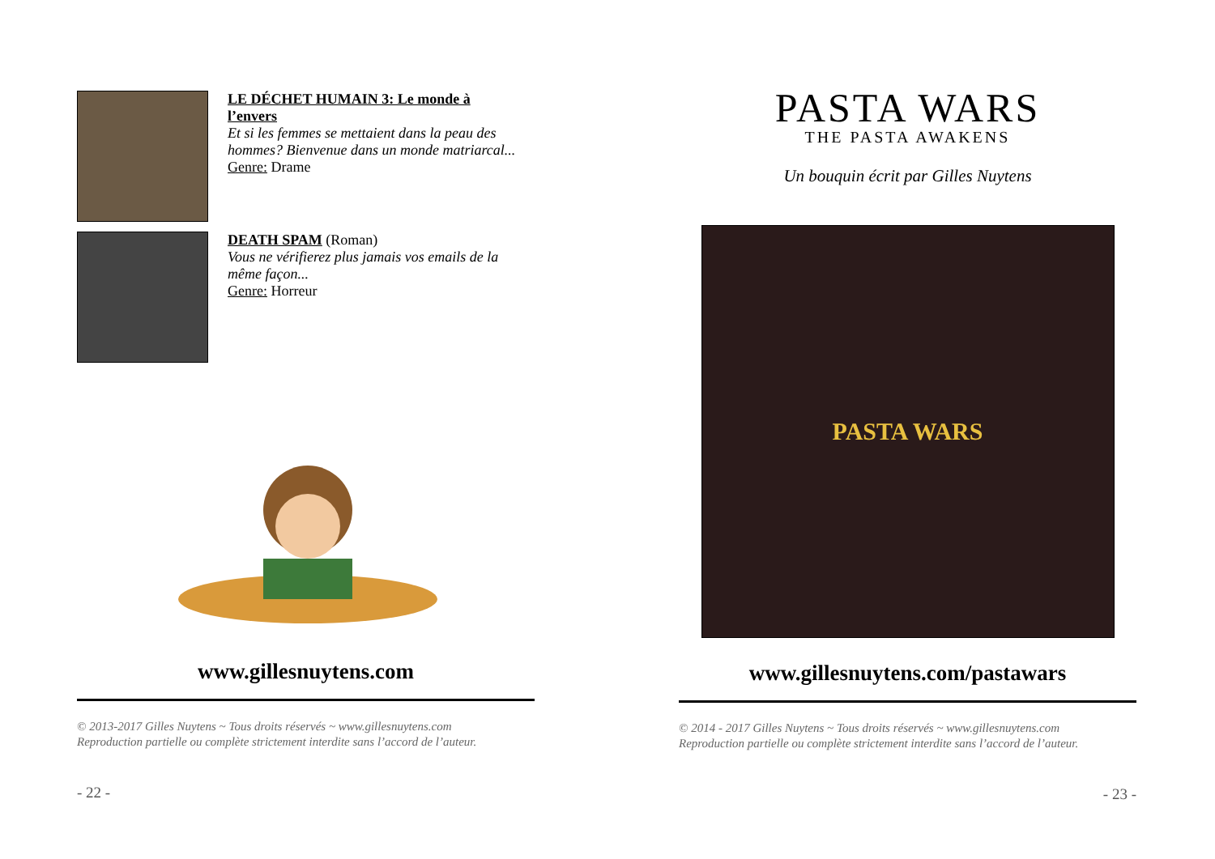LE DÉCHET HUMAIN 3: Le monde à l’envers
Et si les femmes se mettaient dans la peau des hommes? Bienvenue dans un monde matriarcal...
Genre: Drame
DEATH SPAM (Roman)
Vous ne vérifierez plus jamais vos emails de la même façon...
Genre: Horreur
www.gillesnuytens.com
© 2013-2017 Gilles Nuytens ~ Tous droits réservés ~ www.gillesnuytens.com
Reproduction partielle ou complète strictement interdite sans l’accord de l’auteur.
- 22 -
PASTA WARS
THE PASTA AWAKENS
Un bouquin écrit par Gilles Nuytens
PASTA WARS
www.gillesnuytens.com/pastawars
© 2014 - 2017 Gilles Nuytens ~ Tous droits réservés ~ www.gillesnuytens.com
Reproduction partielle ou complète strictement interdite sans l’accord de l’auteur.
- 23 -